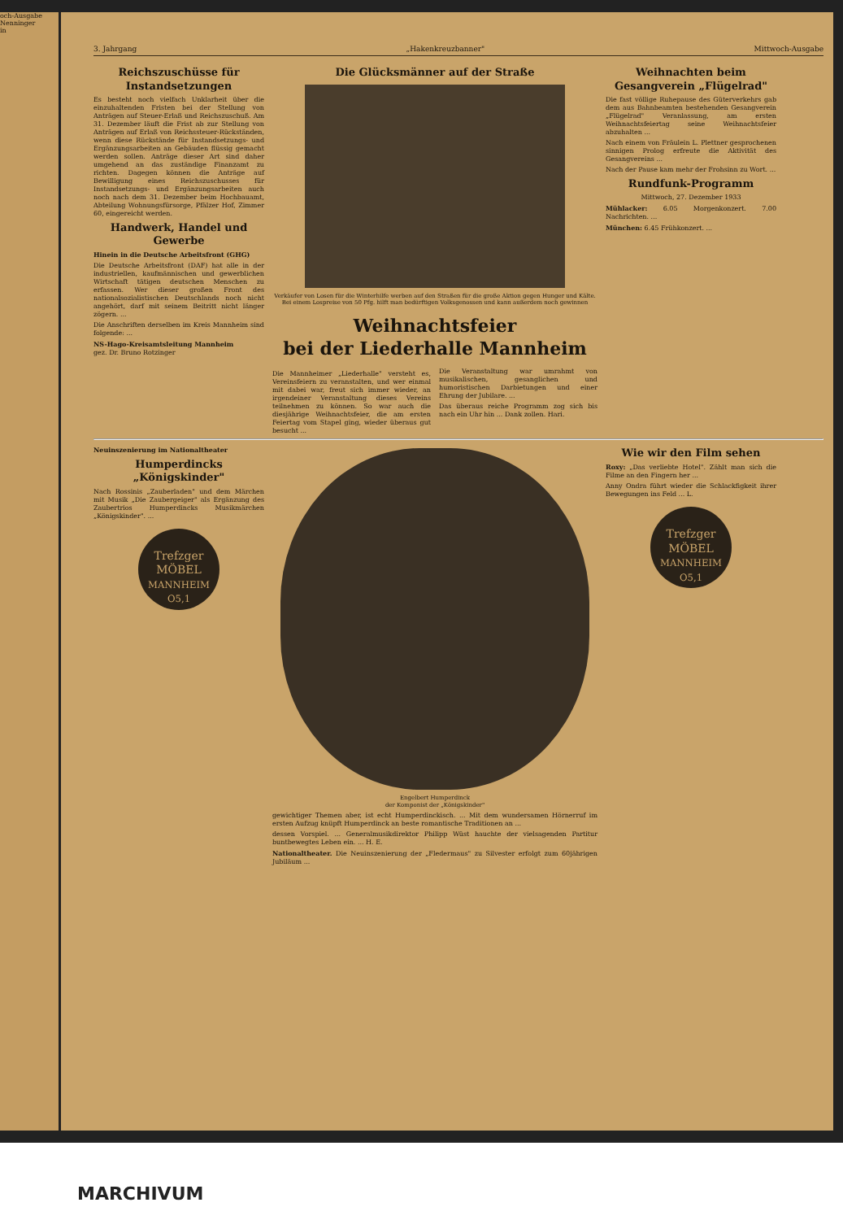och-Ausgabe
Nenninger
in
3. Jahrgang „Hakenkreuzbanner" Mittwoch-Ausgabe
Reichszuschüsse für Instandsetzungen
Es besteht noch vielfach Unklarheit über die einzuhaltenden Fristen bei der Stellung von Anträgen auf Steuer-Erlaß und Reichszuschuß. Am 31. Dezember läuft die Frist ab zur Stellung von Anträgen auf Erlaß von Reichssteuer-Rückständen, wenn diese Rückstände für Instandsetzungs- und Ergänzungsarbeiten an Gebäuden flüssig gemacht werden sollen. Anträge dieser Art sind daher umgehend an das zuständige Finanzamt zu richten. Dagegen können die Anträge auf Bewilligung eines Reichszuschusses für Instandsetzungs- und Ergänzungsarbeiten auch noch nach dem 31. Dezember beim Hochbauamt, Abteilung Wohnungsfürsorge, Pfälzer Hof, Zimmer 60, eingereicht werden.
Handwerk, Handel und Gewerbe
Hinein in die Deutsche Arbeitsfront (GHG)
Die Deutsche Arbeitsfront (DAF) hat alle in der industriellen, kaufmännischen und gewerblichen Wirtschaft tätigen deutschen Menschen zu erfassen. Wer dieser großen Front des nationalsozialistischen Deutschlands noch nicht angehört, darf mit seinem Beitritt nicht länger zögern. ...
Die Anschriften derselben im Kreis Mannheim sind folgende: ...
NS-Hago-Kreisamtsleitung Mannheim
gez. Dr. Bruno Rotzinger
Die Glücksmänner auf der Straße
Verkäufer von Losen für die Winterhilfe werben auf den Straßen für die große Aktion gegen Hunger und Kälte. Bei einem Lospreise von 50 Pfg. hilft man bedürftigen Volksgenossen und kann außerdem noch gewinnen
Weihnachtsfeier
bei der Liederhalle Mannheim
Die Mannheimer „Liederhalle" versteht es, Vereinsfeiern zu veranstalten, und wer einmal mit dabei war, freut sich immer wieder, an irgendeiner Veranstaltung dieses Vereins teilnehmen zu können. So war auch die diesjährige Weihnachtsfeier, die am ersten Feiertag vom Stapel ging, wieder überaus gut besucht ...
Die Veranstaltung war umrahmt von musikalischen, gesanglichen und humoristischen Darbietungen und einer Ehrung der Jubilare. ...
Das überaus reiche Programm zog sich bis nach ein Uhr hin ... Dank zollen. Hari.
Weihnachten beim Gesangverein „Flügelrad"
Die fast völlige Ruhepause des Güterverkehrs gab dem aus Bahnbeamten bestehenden Gesangverein „Flügelrad" Veranlassung, am ersten Weihnachtsfeiertag seine Weihnachtsfeier abzuhalten ...
Nach einem von Fräulein L. Plettner gesprochenen sinnigen Prolog erfreute die Aktivität des Gesangvereins ...
Nach der Pause kam mehr der Frohsinn zu Wort. ...
Rundfunk-Programm
Mittwoch, 27. Dezember 1933
Mühlacker: 6.05 Morgenkonzert. 7.00 Nachrichten. ...
München: 6.45 Frühkonzert. ...
Neuinszenierung im Nationaltheater
Humperdincks „Königskinder"
Nach Rossinis „Zauberladen" und dem Märchen mit Musik „Die Zaubergeiger" als Ergänzung des Zaubertrios Humperdincks Musikmärchen „Königskinder". ...
Trefzger
MÖBEL
MANNHEIM O5,1
Engelbert Humperdinck
der Komponist der „Königskinder"
gewichtiger Themen aber, ist echt Humperdinckisch. ... Mit dem wundersamen Hörnerruf im ersten Aufzug knüpft Humperdinck an beste romantische Traditionen an ...
dessen Vorspiel. ... Generalmusikdirektor Philipp Wüst hauchte der vielsagenden Partitur buntbewegtes Leben ein. ... H. E.
Nationaltheater. Die Neuinszenierung der „Fledermaus" zu Silvester erfolgt zum 60jährigen Jubiläum ...
Wie wir den Film sehen
Roxy: „Das verliebte Hotel". Zählt man sich die Filme an den Fingern her ...
Anny Ondra führt wieder die Schlackfigkeit ihrer Bewegungen ins Feld ... L.
Trefzger
MÖBEL
MANNHEIM O5,1
MARCHIVUM